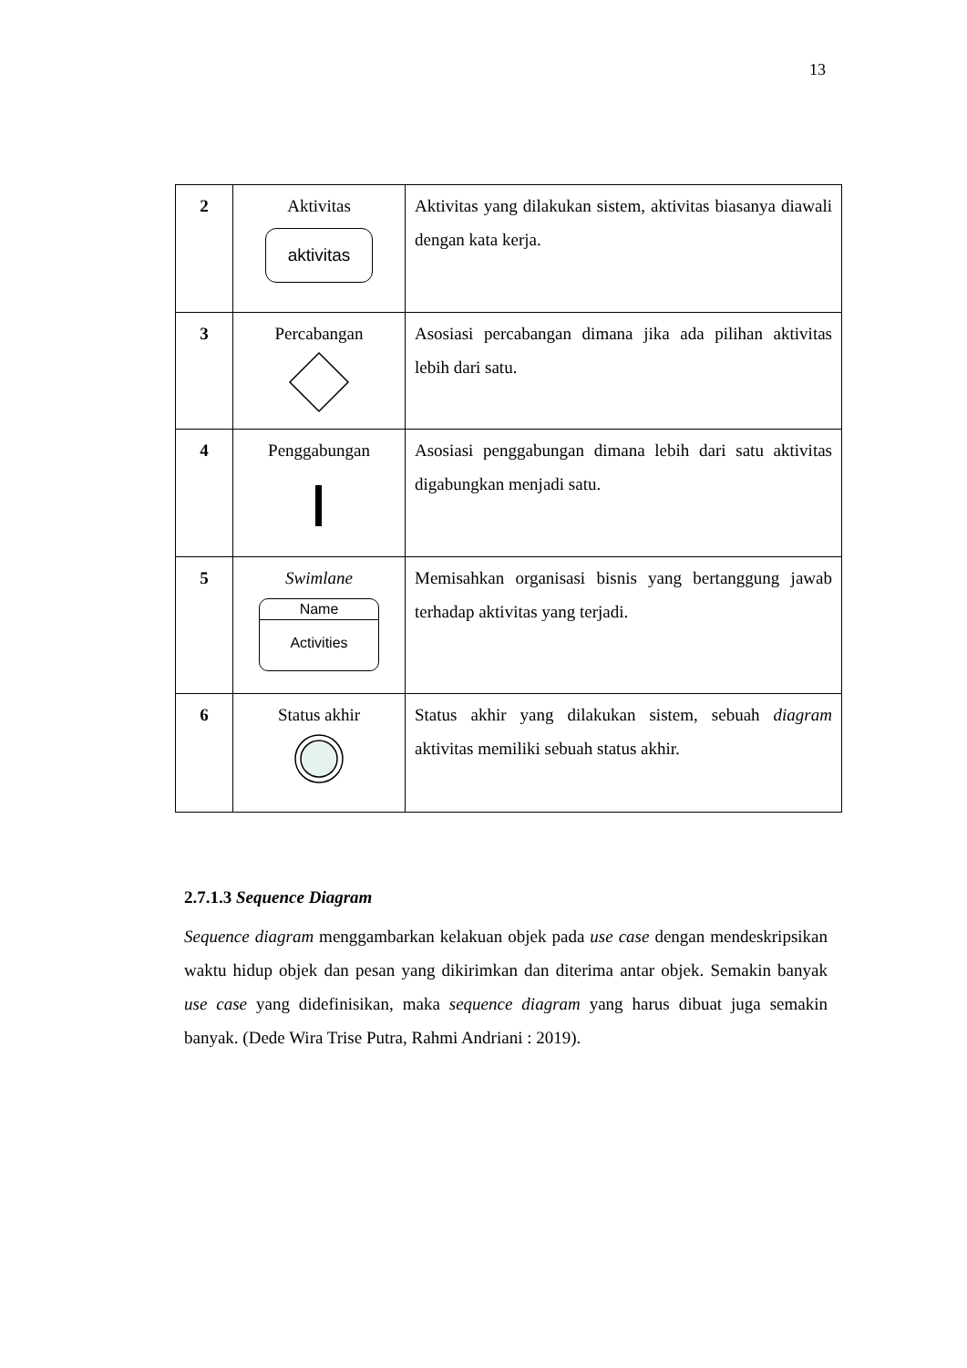13
| 2 | Aktivitas aktivitas | Aktivitas yang dilakukan sistem, aktivitas biasanya diawali dengan kata kerja. |
| 3 | Percabangan | Asosiasi percabangan dimana jika ada pilihan aktivitas lebih dari satu. |
| 4 | Penggabungan | Asosiasi penggabungan dimana lebih dari satu aktivitas digabungkan menjadi satu. |
| 5 | Swimlane Name Activities | Memisahkan organisasi bisnis yang bertanggung jawab terhadap aktivitas yang terjadi. |
| 6 | Status akhir | Status akhir yang dilakukan sistem, sebuah diagram aktivitas memiliki sebuah status akhir. |
2.7.1.3 Sequence Diagram
Sequence diagram menggambarkan kelakuan objek pada use case dengan mendeskripsikan waktu hidup objek dan pesan yang dikirimkan dan diterima antar objek. Semakin banyak use case yang didefinisikan, maka sequence diagram yang harus dibuat juga semakin banyak. (Dede Wira Trise Putra, Rahmi Andriani : 2019).